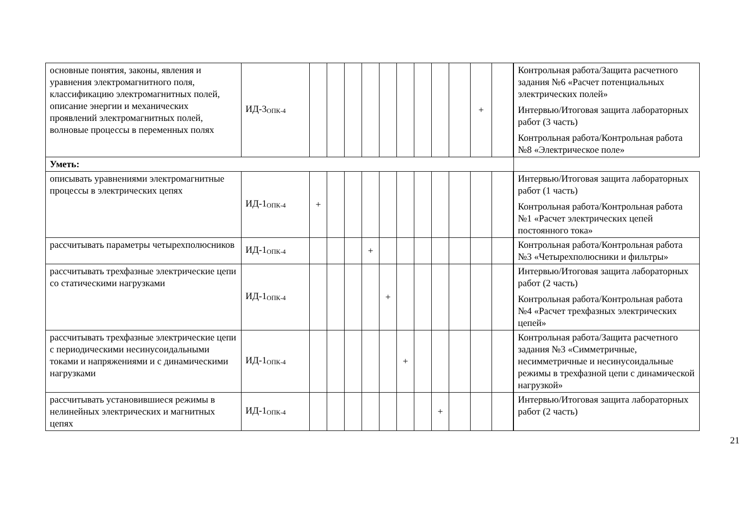| основные понятия, законы, явления и уравнения электромагнитного поля, классификацию электромагнитных полей, описание энергии и механических проявлений электромагнитных полей, волновые процессы в переменных полях | ИД-3<sub>ОПК-4</sub> | | | | | | | | | | + | | | Контрольная работа/Защита расчетного задания №6 «Расчет потенциальных электрических полей» Интервью/Итоговая защита лабораторных работ (3 часть) Контрольная работа/Контрольная работа №8 «Электрическое поле» |
| Уметь: | | | | | | | | | | | | | | |
| описывать уравнениями электромагнитные процессы в электрических цепях | ИД-1<sub>ОПК-4</sub> | + | | | | | | | | | | | | Интервью/Итоговая защита лабораторных работ (1 часть) Контрольная работа/Контрольная работа №1 «Расчет электрических цепей постоянного тока» |
| рассчитывать параметры четырехполюсников | ИД-1<sub>ОПК-4</sub> | | | | + | | | | | | | | | Контрольная работа/Контрольная работа №3 «Четырехполюсники и фильтры» |
| рассчитывать трехфазные электрические цепи со статическими нагрузками | ИД-1<sub>ОПК-4</sub> | | | | | + | | | | | | | | Интервью/Итоговая защита лабораторных работ (2 часть) Контрольная работа/Контрольная работа №4 «Расчет трехфазных электрических цепей» |
| рассчитывать трехфазные электрические цепи с периодическими несинусоидальными токами и напряжениями и с динамическими нагрузками | ИД-1<sub>ОПК-4</sub> | | | | | | + | | | | | | | Контрольная работа/Защита расчетного задания №3 «Симметричные, несимметричные и несинусоидальные режимы в трехфазной цепи с динамической нагрузкой» |
| рассчитывать установившиеся режимы в нелинейных электрических и магнитных цепях | ИД-1<sub>ОПК-4</sub> | | | | | | | | + | | | | | Интервью/Итоговая защита лабораторных работ (2 часть) |
21